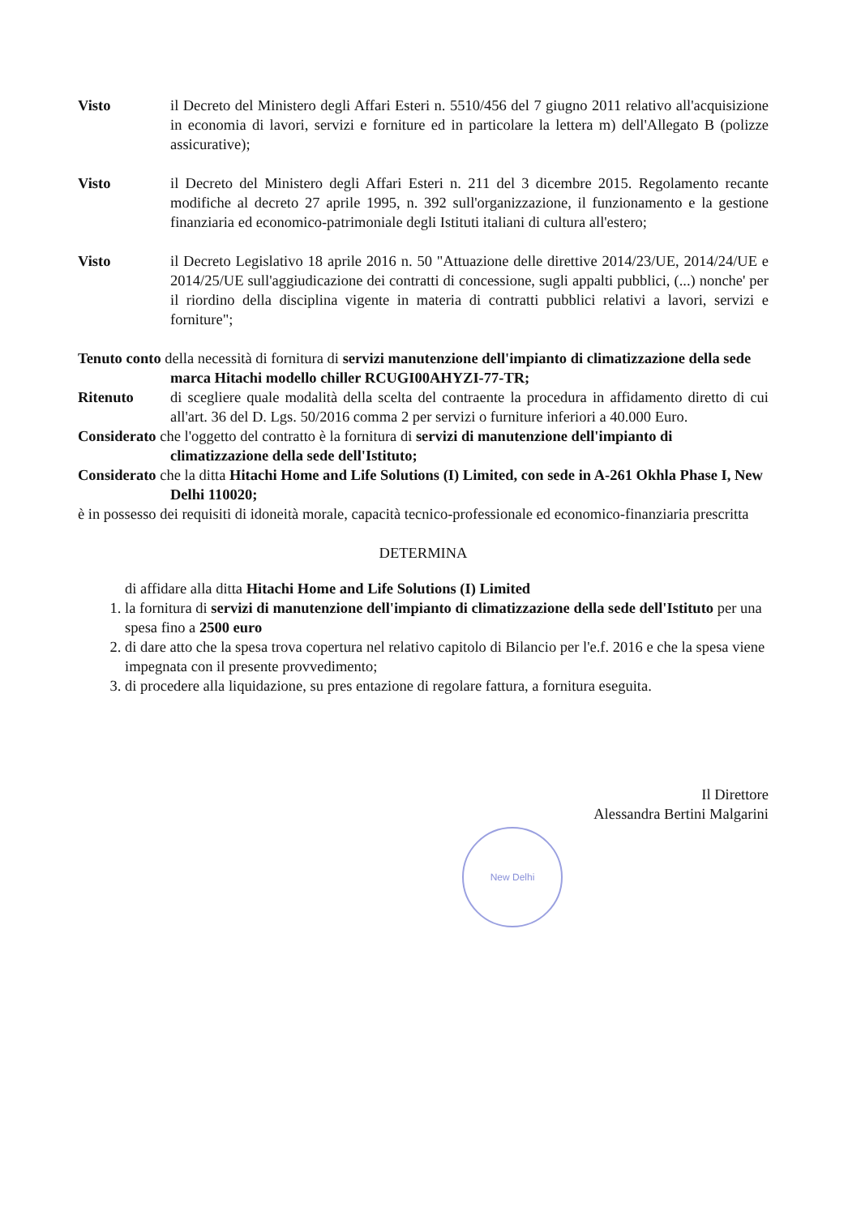Visto il Decreto del Ministero degli Affari Esteri n. 5510/456 del 7 giugno 2011 relativo all'acquisizione in economia di lavori, servizi e forniture ed in particolare la lettera m) dell'Allegato B (polizze assicurative);
Visto il Decreto del Ministero degli Affari Esteri n. 211 del 3 dicembre 2015. Regolamento recante modifiche al decreto 27 aprile 1995, n. 392 sull'organizzazione, il funzionamento e la gestione finanziaria ed economico-patrimoniale degli Istituti italiani di cultura all'estero;
Visto il Decreto Legislativo 18 aprile 2016 n. 50 "Attuazione delle direttive 2014/23/UE, 2014/24/UE e 2014/25/UE sull'aggiudicazione dei contratti di concessione, sugli appalti pubblici, (...) nonche' per il riordino della disciplina vigente in materia di contratti pubblici relativi a lavori, servizi e forniture";
Tenuto conto della necessità di fornitura di servizi manutenzione dell'impianto di climatizzazione della sede marca Hitachi modello chiller RCUGI00AHYZI-77-TR;
Ritenuto di scegliere quale modalità della scelta del contraente la procedura in affidamento diretto di cui all'art. 36 del D. Lgs. 50/2016 comma 2 per servizi o furniture inferiori a 40.000 Euro.
Considerato che l'oggetto del contratto è la fornitura di servizi di manutenzione dell'impianto di climatizzazione della sede dell'Istituto;
Considerato che la ditta Hitachi Home and Life Solutions (I) Limited, con sede in A-261 Okhla Phase I, New Delhi 110020;
è in possesso dei requisiti di idoneità morale, capacità tecnico-professionale ed economico-finanziaria prescritta
DETERMINA
di affidare alla ditta Hitachi Home and Life Solutions (I) Limited
1. la fornitura di servizi di manutenzione dell'impianto di climatizzazione della sede dell'Istituto per una spesa fino a 2500 euro
2. di dare atto che la spesa trova copertura nel relativo capitolo di Bilancio per l'e.f. 2016 e che la spesa viene impegnata con il presente provvedimento;
3. di procedere alla liquidazione, su pres entazione di regolare fattura, a fornitura eseguita.
Il Direttore
Alessandra Bertini Malgarini
New Delhi